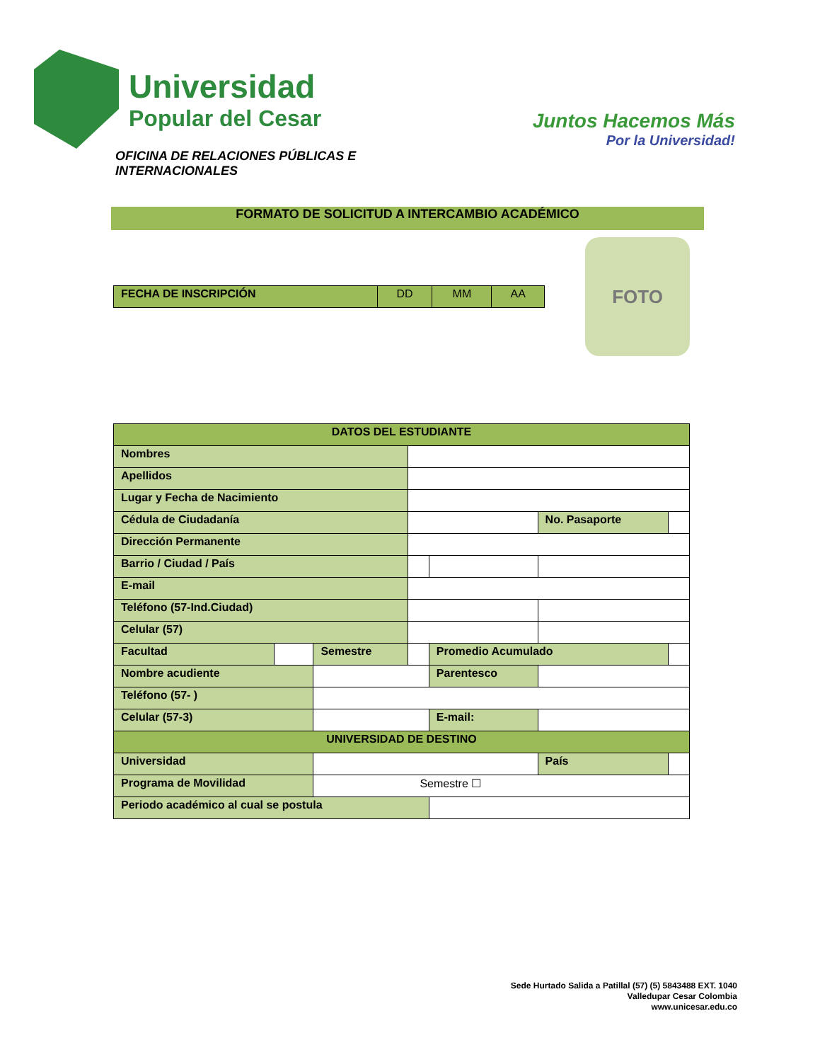Universidad
Popular del Cesar
Juntos Hacemos Más
Por la Universidad!
OFICINA DE RELACIONES PÚBLICAS E
INTERNACIONALES
FORMATO DE SOLICITUD A INTERCAMBIO ACADÉMICO
| FECHA DE INSCRIPCIÓN | DD | MM | AA |
FOTO
| DATOS DEL ESTUDIANTE | | | | | | |
| --- | --- | --- | --- | --- | --- | --- |
| Nombres | | | | | | |
| Apellidos | | | | | | |
| Lugar y Fecha de Nacimiento | | | | | | |
| Cédula de Ciudadanía | | | | | No. Pasaporte | |
| Dirección Permanente | | | | | | |
| Barrio / Ciudad / País | | | | | | |
| E-mail | | | | | | |
| Teléfono (57-Ind.Ciudad) | | | | | | |
| Celular (57) | | | | | | |
| Facultad | | Semestre | | Promedio Acumulado | | |
| Nombre acudiente | | | | Parentesco | | |
| Teléfono (57- ) | | | | | | |
| Celular (57-3) | | | | E-mail: | | |
| UNIVERSIDAD DE DESTINO | | | | | | |
| Universidad | | | | | País | |
| Programa de Movilidad | | Semestre ☐ | | | | |
| Periodo académico al cual se postula | | | | | | |
Sede Hurtado Salida a Patillal (57) (5) 5843488 EXT. 1040
Valledupar Cesar Colombia
www.unicesar.edu.co